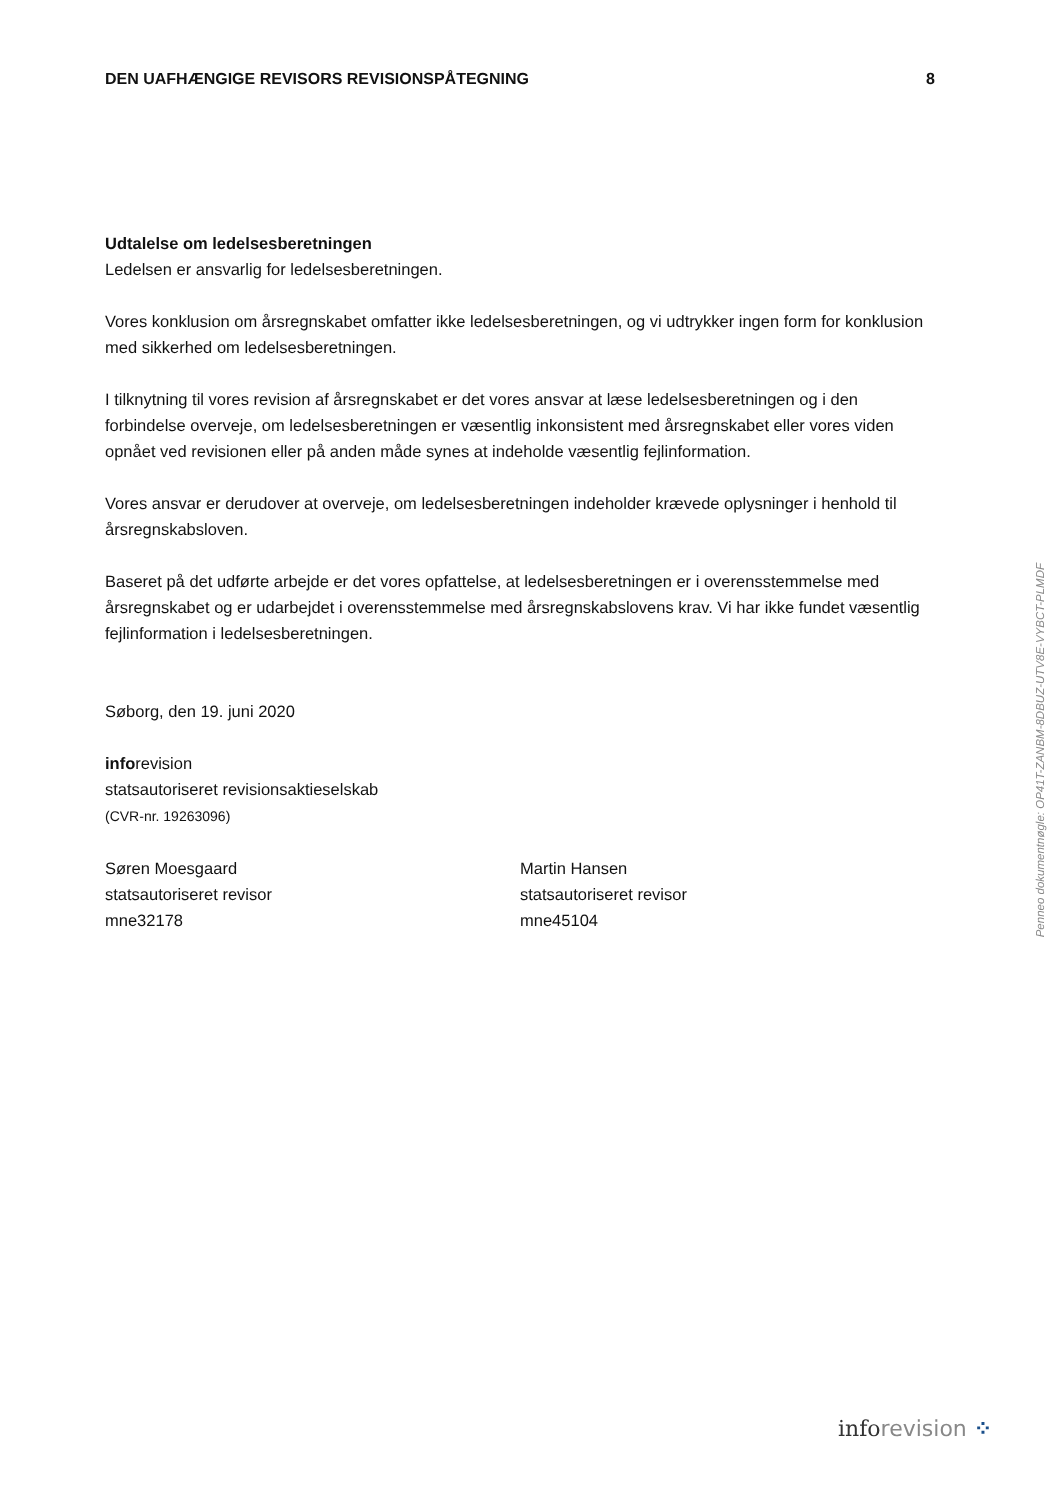DEN UAFHÆNGIGE REVISORS REVISIONSPÅTEGNING 8
Udtalelse om ledelsesberetningen
Ledelsen er ansvarlig for ledelsesberetningen.
Vores konklusion om årsregnskabet omfatter ikke ledelsesberetningen, og vi udtrykker ingen form for konklusion med sikkerhed om ledelsesberetningen.
I tilknytning til vores revision af årsregnskabet er det vores ansvar at læse ledelsesberetningen og i den forbindelse overveje, om ledelsesberetningen er væsentlig inkonsistent med årsregnskabet eller vores viden opnået ved revisionen eller på anden måde synes at indeholde væsentlig fejlinformation.
Vores ansvar er derudover at overveje, om ledelsesberetningen indeholder krævede oplysninger i henhold til årsregnskabsloven.
Baseret på det udførte arbejde er det vores opfattelse, at ledelsesberetningen er i overensstemmelse med årsregnskabet og er udarbejdet i overensstemmelse med årsregnskabslovens krav. Vi har ikke fundet væsentlig fejlinformation i ledelsesberetningen.
Søborg, den 19. juni 2020
inforevision
statsautoriseret revisionsaktieselskab
(CVR-nr. 19263096)
Søren Moesgaard
statsautoriseret revisor
mne32178
Martin Hansen
statsautoriseret revisor
mne45104
Penneo dokumentnøgle: OP41T-ZANBM-8DBUZ-UTV8E-VYBCT-PLMDF
inforevision ⁘